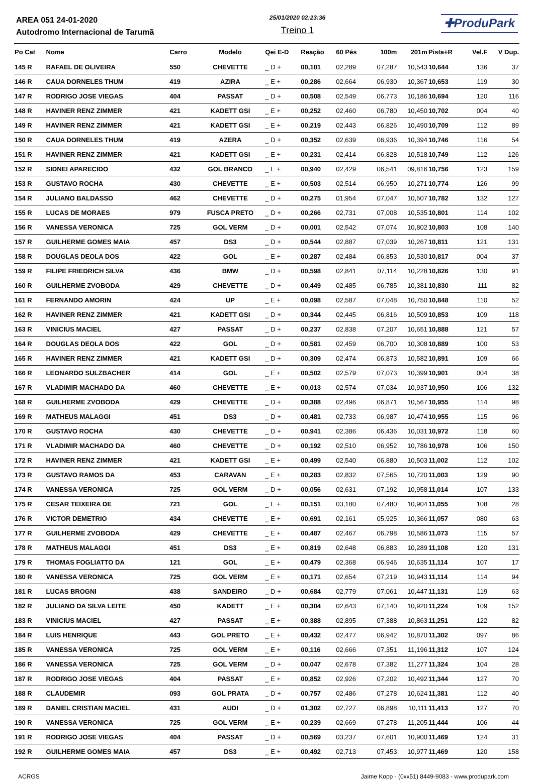AREA 051 24-01-2020
Autodromo Internacional de Tarumã
25/01/2020 02:23:36
Treino 1
✚ProduPark
| Po Cat | Nome | Carro | Modelo | Qei E-D | Reação | 60 Pés | 100m | 201m | Pista+R | Vel.F | V Dup. |
| --- | --- | --- | --- | --- | --- | --- | --- | --- | --- | --- | --- |
| 145 R | RAFAEL DE OLIVEIRA | 550 | CHEVETTE | _ D + | 00,101 | 02,289 | 07,287 | 10,543 | 10,644 | 136 | 37 |
| 146 R | CAUA DORNELES THUM | 419 | AZIRA | _ E + | 00,286 | 02,664 | 06,930 | 10,367 | 10,653 | 119 | 30 |
| 147 R | RODRIGO JOSE VIEGAS | 404 | PASSAT | _ D + | 00,508 | 02,549 | 06,773 | 10,186 | 10,694 | 120 | 116 |
| 148 R | HAVINER RENZ ZIMMER | 421 | KADETT GSI | _ E + | 00,252 | 02,460 | 06,780 | 10,450 | 10,702 | 004 | 40 |
| 149 R | HAVINER RENZ ZIMMER | 421 | KADETT GSI | _ E + | 00,219 | 02,443 | 06,826 | 10,490 | 10,709 | 112 | 89 |
| 150 R | CAUA DORNELES THUM | 419 | AZERA | _ D + | 00,352 | 02,639 | 06,936 | 10,394 | 10,746 | 116 | 54 |
| 151 R | HAVINER RENZ ZIMMER | 421 | KADETT GSI | _ E + | 00,231 | 02,414 | 06,828 | 10,518 | 10,749 | 112 | 126 |
| 152 R | SIDNEI APARECIDO | 432 | GOL BRANCO | _ E + | 00,940 | 02,429 | 06,541 | 09,816 | 10,756 | 123 | 159 |
| 153 R | GUSTAVO ROCHA | 430 | CHEVETTE | _ E + | 00,503 | 02,514 | 06,950 | 10,271 | 10,774 | 126 | 99 |
| 154 R | JULIANO BALDASSO | 462 | CHEVETTE | _ D + | 00,275 | 01,954 | 07,047 | 10,507 | 10,782 | 132 | 127 |
| 155 R | LUCAS DE MORAES | 979 | FUSCA PRETO | _ D + | 00,266 | 02,731 | 07,008 | 10,535 | 10,801 | 114 | 102 |
| 156 R | VANESSA VERONICA | 725 | GOL VERM | _ D + | 00,001 | 02,542 | 07,074 | 10,802 | 10,803 | 108 | 140 |
| 157 R | GUILHERME GOMES MAIA | 457 | DS3 | _ D + | 00,544 | 02,887 | 07,039 | 10,267 | 10,811 | 121 | 131 |
| 158 R | DOUGLAS DEOLA DOS | 422 | GOL | _ E + | 00,287 | 02,484 | 06,853 | 10,530 | 10,817 | 004 | 37 |
| 159 R | FILIPE FRIEDRICH SILVA | 436 | BMW | _ D + | 00,598 | 02,841 | 07,114 | 10,228 | 10,826 | 130 | 91 |
| 160 R | GUILHERME ZVOBODA | 429 | CHEVETTE | _ D + | 00,449 | 02,485 | 06,785 | 10,381 | 10,830 | 111 | 82 |
| 161 R | FERNANDO AMORIN | 424 | UP | _ E + | 00,098 | 02,587 | 07,048 | 10,750 | 10,848 | 110 | 52 |
| 162 R | HAVINER RENZ ZIMMER | 421 | KADETT GSI | _ D + | 00,344 | 02,445 | 06,816 | 10,509 | 10,853 | 109 | 118 |
| 163 R | VINICIUS MACIEL | 427 | PASSAT | _ D + | 00,237 | 02,838 | 07,207 | 10,651 | 10,888 | 121 | 57 |
| 164 R | DOUGLAS DEOLA DOS | 422 | GOL | _ D + | 00,581 | 02,459 | 06,700 | 10,308 | 10,889 | 100 | 53 |
| 165 R | HAVINER RENZ ZIMMER | 421 | KADETT GSI | _ D + | 00,309 | 02,474 | 06,873 | 10,582 | 10,891 | 109 | 66 |
| 166 R | LEONARDO SULZBACHER | 414 | GOL | _ E + | 00,502 | 02,579 | 07,073 | 10,399 | 10,901 | 004 | 38 |
| 167 R | VLADIMIR MACHADO DA | 460 | CHEVETTE | _ E + | 00,013 | 02,574 | 07,034 | 10,937 | 10,950 | 106 | 132 |
| 168 R | GUILHERME ZVOBODA | 429 | CHEVETTE | _ D + | 00,388 | 02,496 | 06,871 | 10,567 | 10,955 | 114 | 98 |
| 169 R | MATHEUS MALAGGI | 451 | DS3 | _ D + | 00,481 | 02,733 | 06,987 | 10,474 | 10,955 | 115 | 96 |
| 170 R | GUSTAVO ROCHA | 430 | CHEVETTE | _ D + | 00,941 | 02,386 | 06,436 | 10,031 | 10,972 | 118 | 60 |
| 171 R | VLADIMIR MACHADO DA | 460 | CHEVETTE | _ D + | 00,192 | 02,510 | 06,952 | 10,786 | 10,978 | 106 | 150 |
| 172 R | HAVINER RENZ ZIMMER | 421 | KADETT GSI | _ E + | 00,499 | 02,540 | 06,880 | 10,503 | 11,002 | 112 | 102 |
| 173 R | GUSTAVO RAMOS DA | 453 | CARAVAN | _ E + | 00,283 | 02,832 | 07,565 | 10,720 | 11,003 | 129 | 90 |
| 174 R | VANESSA VERONICA | 725 | GOL VERM | _ D + | 00,056 | 02,631 | 07,192 | 10,958 | 11,014 | 107 | 133 |
| 175 R | CESAR TEIXEIRA DE | 721 | GOL | _ E + | 00,151 | 03,180 | 07,480 | 10,904 | 11,055 | 108 | 28 |
| 176 R | VICTOR DEMETRIO | 434 | CHEVETTE | _ E + | 00,691 | 02,161 | 05,925 | 10,366 | 11,057 | 080 | 63 |
| 177 R | GUILHERME ZVOBODA | 429 | CHEVETTE | _ E + | 00,487 | 02,467 | 06,798 | 10,586 | 11,073 | 115 | 57 |
| 178 R | MATHEUS MALAGGI | 451 | DS3 | _ E + | 00,819 | 02,648 | 06,883 | 10,289 | 11,108 | 120 | 131 |
| 179 R | THOMAS FOGLIATTO DA | 121 | GOL | _ E + | 00,479 | 02,368 | 06,946 | 10,635 | 11,114 | 107 | 17 |
| 180 R | VANESSA VERONICA | 725 | GOL VERM | _ E + | 00,171 | 02,654 | 07,219 | 10,943 | 11,114 | 114 | 94 |
| 181 R | LUCAS BROGNI | 438 | SANDEIRO | _ D + | 00,684 | 02,779 | 07,061 | 10,447 | 11,131 | 119 | 63 |
| 182 R | JULIANO DA SILVA LEITE | 450 | KADETT | _ E + | 00,304 | 02,643 | 07,140 | 10,920 | 11,224 | 109 | 152 |
| 183 R | VINICIUS MACIEL | 427 | PASSAT | _ E + | 00,388 | 02,895 | 07,388 | 10,863 | 11,251 | 122 | 82 |
| 184 R | LUIS HENRIQUE | 443 | GOL PRETO | _ E + | 00,432 | 02,477 | 06,942 | 10,870 | 11,302 | 097 | 86 |
| 185 R | VANESSA VERONICA | 725 | GOL VERM | _ E + | 00,116 | 02,666 | 07,351 | 11,196 | 11,312 | 107 | 124 |
| 186 R | VANESSA VERONICA | 725 | GOL VERM | _ D + | 00,047 | 02,678 | 07,382 | 11,277 | 11,324 | 104 | 28 |
| 187 R | RODRIGO JOSE VIEGAS | 404 | PASSAT | _ E + | 00,852 | 02,926 | 07,202 | 10,492 | 11,344 | 127 | 70 |
| 188 R | CLAUDEMIR | 093 | GOL PRATA | _ D + | 00,757 | 02,486 | 07,278 | 10,624 | 11,381 | 112 | 40 |
| 189 R | DANIEL CRISTIAN MACIEL | 431 | AUDI | _ D + | 01,302 | 02,727 | 06,898 | 10,111 | 11,413 | 127 | 70 |
| 190 R | VANESSA VERONICA | 725 | GOL VERM | _ E + | 00,239 | 02,669 | 07,278 | 11,205 | 11,444 | 106 | 44 |
| 191 R | RODRIGO JOSE VIEGAS | 404 | PASSAT | _ D + | 00,569 | 03,237 | 07,601 | 10,900 | 11,469 | 124 | 31 |
| 192 R | GUILHERME GOMES MAIA | 457 | DS3 | _ E + | 00,492 | 02,713 | 07,453 | 10,977 | 11,469 | 120 | 158 |
ACRGS Jaime Kopp - (0xx51) 8449-9083 - www.produpark.com